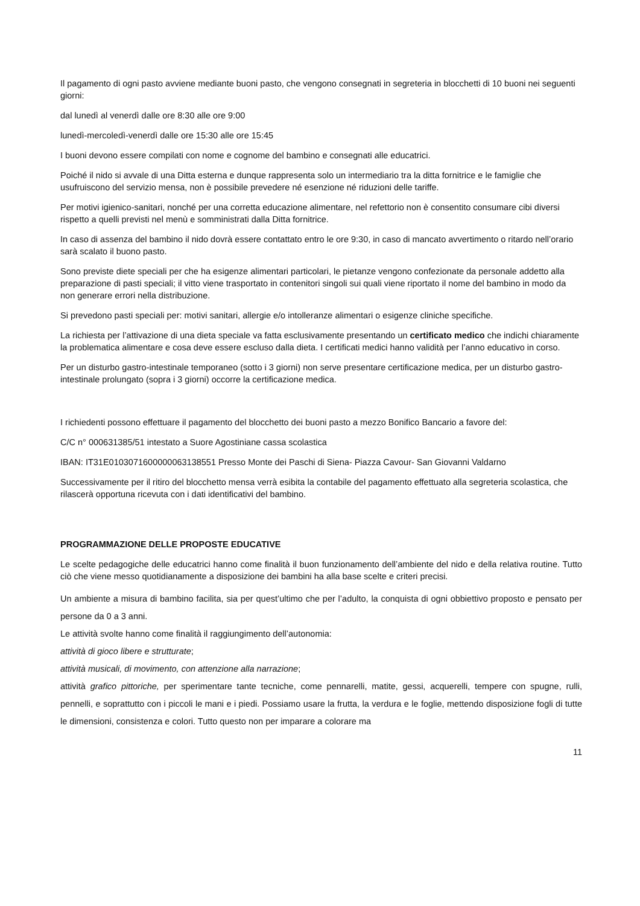Il pagamento di ogni pasto avviene mediante buoni pasto, che vengono consegnati in segreteria in blocchetti di 10 buoni nei seguenti giorni:
dal lunedì al venerdì dalle ore 8:30 alle ore 9:00
lunedì-mercoledì-venerdì dalle ore 15:30 alle ore 15:45
I buoni devono essere compilati con nome e cognome del bambino e consegnati alle educatrici.
Poiché il nido si avvale di una Ditta esterna e dunque rappresenta solo un intermediario tra la ditta fornitrice e le famiglie che usufruiscono del servizio mensa, non è possibile prevedere né esenzione né riduzioni delle tariffe.
Per motivi igienico-sanitari, nonché per una corretta educazione alimentare, nel refettorio non è consentito consumare cibi diversi rispetto a quelli previsti nel menù e somministrati dalla Ditta fornitrice.
In caso di assenza del bambino il nido dovrà essere contattato entro le ore 9:30, in caso di mancato avvertimento o ritardo nell’orario sarà scalato il buono pasto.
Sono previste diete speciali per che ha esigenze alimentari particolari, le pietanze vengono confezionate da personale addetto alla preparazione di pasti speciali; il vitto viene trasportato in contenitori singoli sui quali viene riportato il nome del bambino in modo da non generare errori nella distribuzione.
Si prevedono pasti speciali per: motivi sanitari, allergie e/o intolleranze alimentari o esigenze cliniche specifiche.
La richiesta per l’attivazione di una dieta speciale va fatta esclusivamente presentando un certificato medico che indichi chiaramente la problematica alimentare e cosa deve essere escluso dalla dieta. I certificati medici hanno validità per l’anno educativo in corso.
Per un disturbo gastro-intestinale temporaneo (sotto i 3 giorni) non serve presentare certificazione medica, per un disturbo gastro-intestinale prolungato (sopra i 3 giorni) occorre la certificazione medica.
I richiedenti possono effettuare il pagamento del blocchetto dei buoni pasto a mezzo Bonifico Bancario a favore del:
C/C n° 000631385/51 intestato a Suore Agostiniane cassa scolastica
IBAN: IT31E0103071600000063138551 Presso Monte dei Paschi di Siena- Piazza Cavour- San Giovanni Valdarno
Successivamente per il ritiro del blocchetto mensa verrà esibita la contabile del pagamento effettuato alla segreteria scolastica, che rilascerà opportuna ricevuta con i dati identificativi del bambino.
PROGRAMMAZIONE DELLE PROPOSTE EDUCATIVE
Le scelte pedagogiche delle educatrici hanno come finalità il buon funzionamento dell’ambiente del nido e della relativa routine. Tutto ciò che viene messo quotidianamente a disposizione dei bambini ha alla base scelte e criteri precisi.
Un ambiente a misura di bambino facilita, sia per quest’ultimo che per l’adulto, la conquista di ogni obbiettivo proposto e pensato per persone da 0 a 3 anni.
Le attività svolte hanno come finalità il raggiungimento dell’autonomia:
attività di gioco libere e strutturate;
attività musicali, di movimento, con attenzione alla narrazione;
attività grafico pittoriche, per sperimentare tante tecniche, come pennarelli, matite, gessi, acquerelli, tempere con spugne, rulli, pennelli, e soprattutto con i piccoli le mani e i piedi. Possiamo usare la frutta, la verdura e le foglie, mettendo disposizione fogli di tutte le dimensioni, consistenza e colori. Tutto questo non per imparare a colorare ma
11